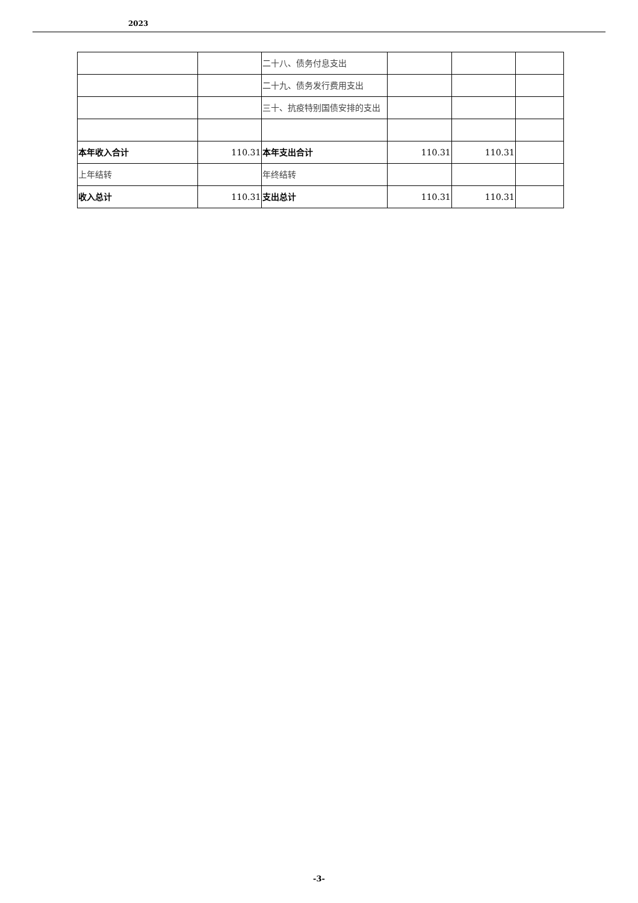2023
| | | 二十八、债务付息支出 | | | |
| | | 二十九、债务发行费用支出 | | | |
| | | 三十、抗疫特别国债安排的支出 | | | |
| 本年收入合计 | 110.31 | 本年支出合计 | 110.31 | 110.31 | |
| 上年结转 | | 年终结转 | | | |
| 收入总计 | 110.31 | 支出总计 | 110.31 | 110.31 | |
-3-